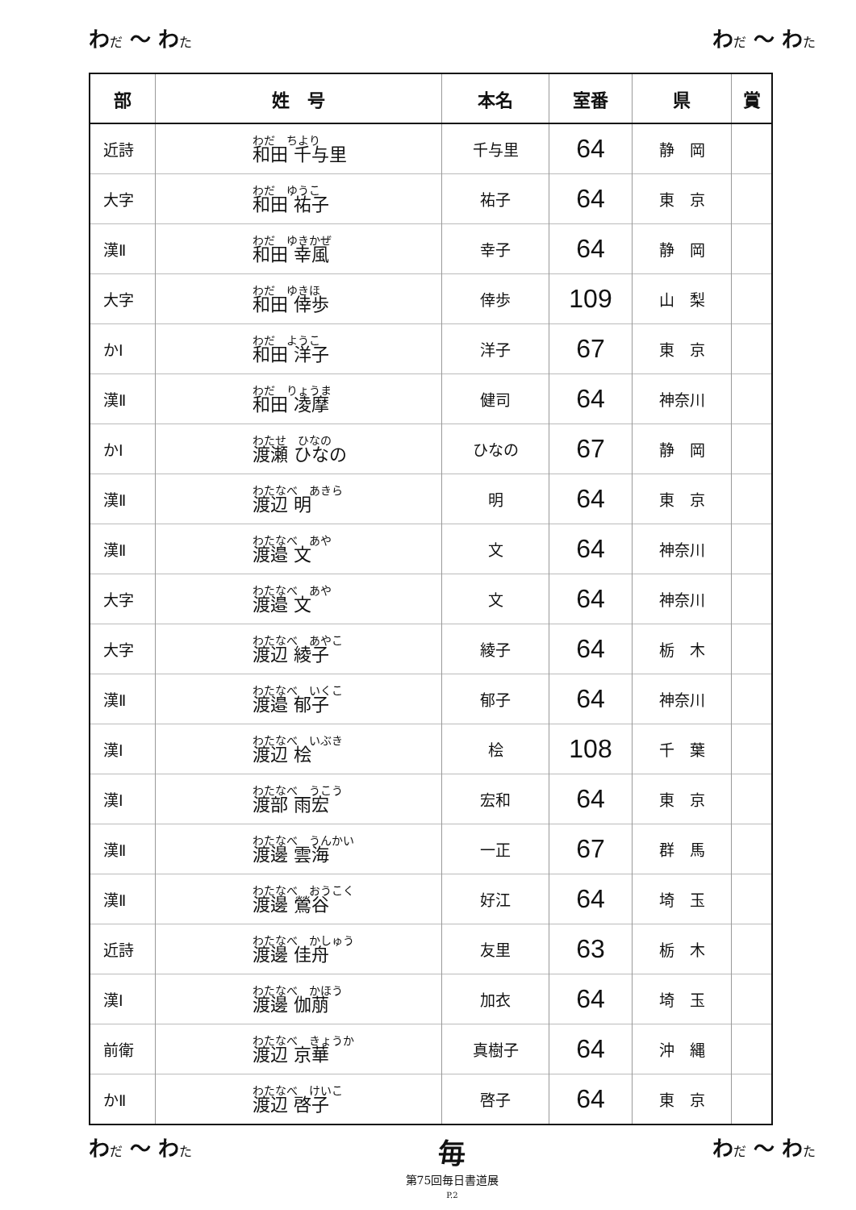わだ ～ わた
わだ ～ わた
| 部 | 姓 号 | 本名 | 室番 | 県 | 賞 |
| --- | --- | --- | --- | --- | --- |
| 近詩 | わだ ちより 和田 千与里 | 千与里 | 64 | 静 岡 | |
| 大字 | わだ ゆうこ 和田 祐子 | 祐子 | 64 | 東 京 | |
| 漢Ⅱ | わだ ゆきかぜ 和田 幸風 | 幸子 | 64 | 静 岡 | |
| 大字 | わだ ゆきほ 和田 倖歩 | 倖歩 | 109 | 山 梨 | |
| かⅠ | わだ ようこ 和田 洋子 | 洋子 | 67 | 東 京 | |
| 漢Ⅱ | わだ りょうま 和田 凌摩 | 健司 | 64 | 神奈川 | |
| かⅠ | わたせ ひなの 渡瀬 ひなの | ひなの | 67 | 静 岡 | |
| 漢Ⅱ | わたなべ あきら 渡辺 明 | 明 | 64 | 東 京 | |
| 漢Ⅱ | わたなべ あや 渡邉 文 | 文 | 64 | 神奈川 | |
| 大字 | わたなべ あや 渡邉 文 | 文 | 64 | 神奈川 | |
| 大字 | わたなべ あやこ 渡辺 綾子 | 綾子 | 64 | 栃 木 | |
| 漢Ⅱ | わたなべ いくこ 渡邉 郁子 | 郁子 | 64 | 神奈川 | |
| 漢Ⅰ | わたなべ いぶき 渡辺 桧 | 桧 | 108 | 千 葉 | |
| 漢Ⅰ | わたなべ うこう 渡部 雨宏 | 宏和 | 64 | 東 京 | |
| 漢Ⅱ | わたなべ うんかい 渡邊 雲海 | 一正 | 67 | 群 馬 | |
| 漢Ⅱ | わたなべ おうこく 渡邊 鶯谷 | 好江 | 64 | 埼 玉 | |
| 近詩 | わたなべ かしゅう 渡邊 佳舟 | 友里 | 63 | 栃 木 | |
| 漢Ⅰ | わたなべ かほう 渡邊 伽萠 | 加衣 | 64 | 埼 玉 | |
| 前衛 | わたなべ きょうか 渡辺 京華 | 真樹子 | 64 | 沖 縄 | |
| かⅡ | わたなべ けいこ 渡辺 啓子 | 啓子 | 64 | 東 京 | |
わだ ～ わた
毎
第75回毎日書道展
P.2
わだ ～ わた